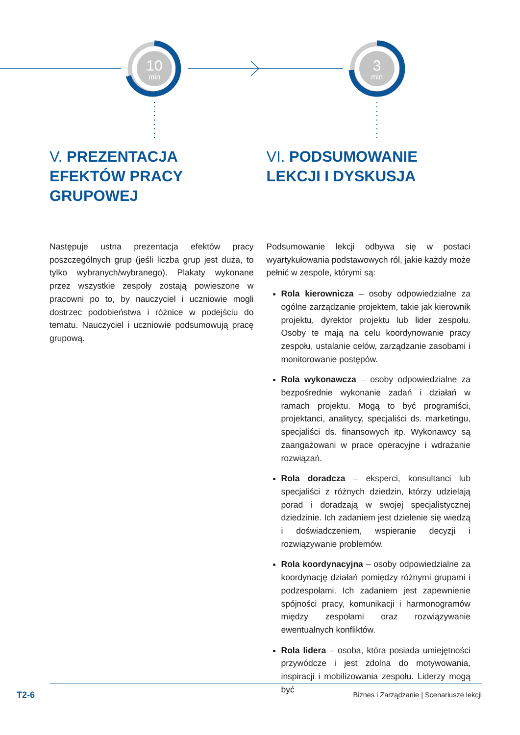10
min
3
min
V. PREZENTACJA EFEKTÓW PRACY GRUPOWEJ
Następuje ustna prezentacja efektów pracy poszczególnych grup (jeśli liczba grup jest duża, to tylko wybranych/wybranego). Plakaty wykonane przez wszystkie zespoły zostają powieszone w pracowni po to, by nauczyciel i uczniowie mogli dostrzec podobieństwa i różnice w podejściu do tematu. Nauczyciel i uczniowie podsumowują pracę grupową.
VI. PODSUMOWANIE LEKCJI I DYSKUSJA
Podsumowanie lekcji odbywa się w postaci wyartykułowania podstawowych ról, jakie każdy może pełnić w zespole, którymi są:
Rola kierownicza – osoby odpowiedzialne za ogólne zarządzanie projektem, takie jak kierownik projektu, dyrektor projektu lub lider zespołu. Osoby te mają na celu koordynowanie pracy zespołu, ustalanie celów, zarządzanie zasobami i monitorowanie postępów.
Rola wykonawcza – osoby odpowiedzialne za bezpośrednie wykonanie zadań i działań w ramach projektu. Mogą to być programiści, projektanci, analitycy, specjaliści ds. marketingu, specjaliści ds. finansowych itp. Wykonawcy są zaangażowani w prace operacyjne i wdrażanie rozwiązań.
Rola doradcza – eksperci, konsultanci lub specjaliści z różnych dziedzin, którzy udzielają porad i doradzają w swojej specjalistycznej dziedzinie. Ich zadaniem jest dzielenie się wiedzą i doświadczeniem, wspieranie decyzji i rozwiązywanie problemów.
Rola koordynacyjna – osoby odpowiedzialne za koordynację działań pomiędzy różnymi grupami i podzespołami. Ich zadaniem jest zapewnienie spójności pracy, komunikacji i harmonogramów między zespołami oraz rozwiązywanie ewentualnych konfliktów.
Rola lidera – osoba, która posiada umiejętności przywódcze i jest zdolna do motywowania, inspiracji i mobilizowania zespołu. Liderzy mogą być
T2-6
Biznes i Zarządzanie | Scenariusze lekcji